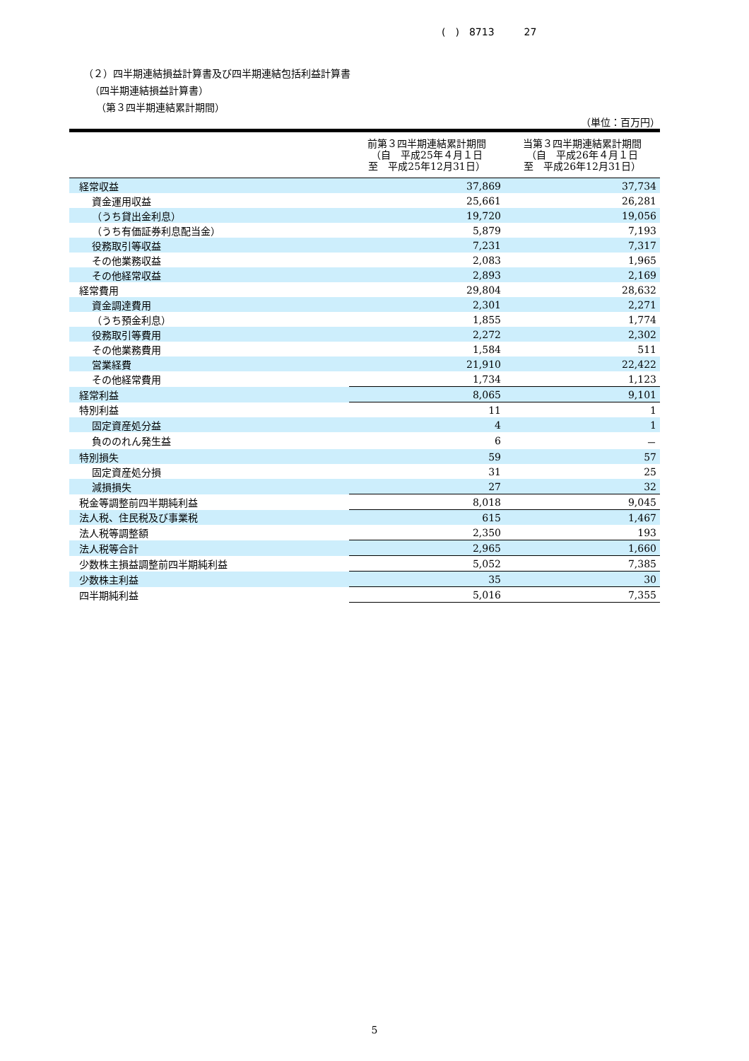(　)　8713　　　27
（２）四半期連結損益計算書及び四半期連結包括利益計算書
（四半期連結損益計算書）
（第３四半期連結累計期間）
（単位：百万円）
| | 前第３四半期連結累計期間 （自 平成25年４月１日 至 平成25年12月31日） | 当第３四半期連結累計期間 （自 平成26年４月１日 至 平成26年12月31日） |
| --- | --- | --- |
| 経常収益 | 37,869 | 37,734 |
| 資金運用収益 | 25,661 | 26,281 |
| （うち貸出金利息） | 19,720 | 19,056 |
| （うち有価証券利息配当金） | 5,879 | 7,193 |
| 役務取引等収益 | 7,231 | 7,317 |
| その他業務収益 | 2,083 | 1,965 |
| その他経常収益 | 2,893 | 2,169 |
| 経常費用 | 29,804 | 28,632 |
| 資金調達費用 | 2,301 | 2,271 |
| （うち預金利息） | 1,855 | 1,774 |
| 役務取引等費用 | 2,272 | 2,302 |
| その他業務費用 | 1,584 | 511 |
| 営業経費 | 21,910 | 22,422 |
| その他経常費用 | 1,734 | 1,123 |
| 経常利益 | 8,065 | 9,101 |
| 特別利益 | 11 | 1 |
| 固定資産処分益 | 4 | 1 |
| 負ののれん発生益 | 6 | － |
| 特別損失 | 59 | 57 |
| 固定資産処分損 | 31 | 25 |
| 減損損失 | 27 | 32 |
| 税金等調整前四半期純利益 | 8,018 | 9,045 |
| 法人税、住民税及び事業税 | 615 | 1,467 |
| 法人税等調整額 | 2,350 | 193 |
| 法人税等合計 | 2,965 | 1,660 |
| 少数株主損益調整前四半期純利益 | 5,052 | 7,385 |
| 少数株主利益 | 35 | 30 |
| 四半期純利益 | 5,016 | 7,355 |
5